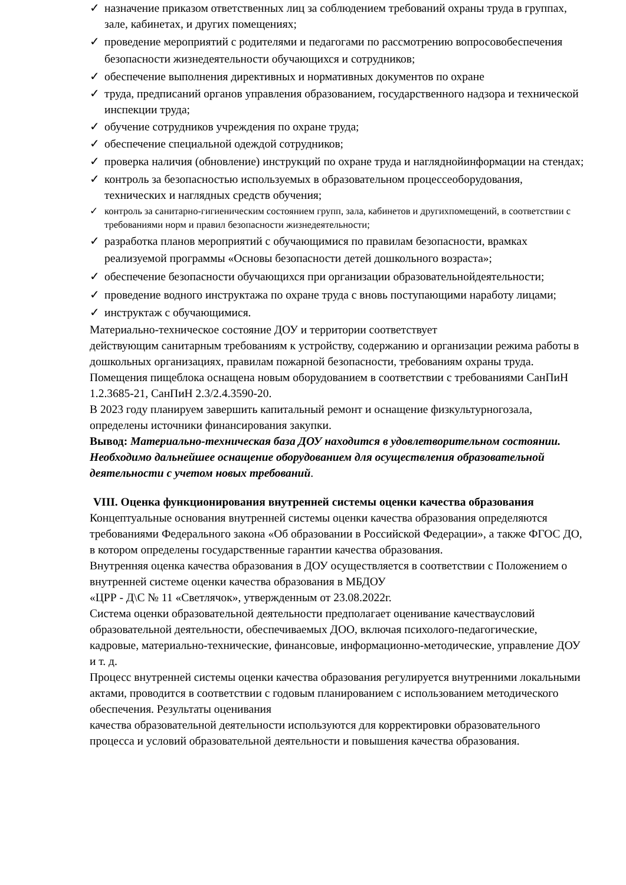✓ назначение приказом ответственных лиц за соблюдением требований охраны труда в группах, зале, кабинетах, и других помещениях;
✓ проведение мероприятий с родителями и педагогами по рассмотрению вопросовобеспечения безопасности жизнедеятельности обучающихся и сотрудников;
✓ обеспечение выполнения директивных и нормативных документов по охране
✓ труда, предписаний органов управления образованием, государственного надзора и технической инспекции труда;
✓ обучение сотрудников учреждения по охране труда;
✓ обеспечение специальной одеждой сотрудников;
✓ проверка наличия (обновление) инструкций по охране труда и наглядной­информации на стендах;
✓ контроль за безопасностью используемых в образовательном процессеоборудования, технических и наглядных средств обучения;
✓ контроль за санитарно-гигиеническим состоянием групп, зала, кабинетов и другихпомещений, в соответствии с требованиями норм и правил безопасности жизнедеятельности;
✓ разработка планов мероприятий с обучающимися по правилам безопасности, врамках реализуемой программы «Основы безопасности детей дошкольного возраста»;
✓ обеспечение безопасности обучающихся при организации образовательнойдеятельности;
✓ проведение водного инструктажа по охране труда с вновь поступающими наработу лицами;
✓ инструктаж с обучающимися.
Материально-техническое состояние ДОУ и территории соответствует
действующим санитарным требованиям к устройству, содержанию и организации режима работы в дошкольных организациях, правилам пожарной безопасности, требованиям охраны труда.
Помещения пищеблока оснащена новым оборудованием в соответствии с требованиями СанПиН 1.2.3685-21, СанПиН 2.3/2.4.3590-20.
В 2023 году планируем завершить капитальный ремонт и оснащение физкультурногозала, определены источники финансирования закупки.
Вывод: Материально-техническая база ДОУ находится в удовлетворительном состоянии. Необходимо дальнейшее оснащение оборудованием для осуществления образовательной деятельности с учетом новых требований.
VIII. Оценка функционирования внутренней системы оценки качества образования
Концептуальные основания внутренней системы оценки качества образования определяются требованиями Федерального закона «Об образовании в Российской Федерации», а также ФГОС ДО, в котором определены государственные гарантии качества образования.
Внутренняя оценка качества образования в ДОУ осуществляется в соответствии с Положением о внутренней системе оценки качества образования в МБДОУ
«ЦРР - Д\С № 11 «Светлячок», утвержденным от 23.08.2022г.
Система оценки образовательной деятельности предполагает оценивание качестваусловий образовательной деятельности, обеспечиваемых ДОО, включая психолого-педагогические, кадровые, материально-технические, финансовые, информационно-методические, управление ДОУ и т. д.
Процесс внутренней системы оценки качества образования регулируется внутренними локальными актами, проводится в соответствии с годовым планированием с использованием методического обеспечения. Результаты оценивания
качества образовательной деятельности используются для корректировки образовательного процесса и условий образовательной деятельности и повышения качества образования.